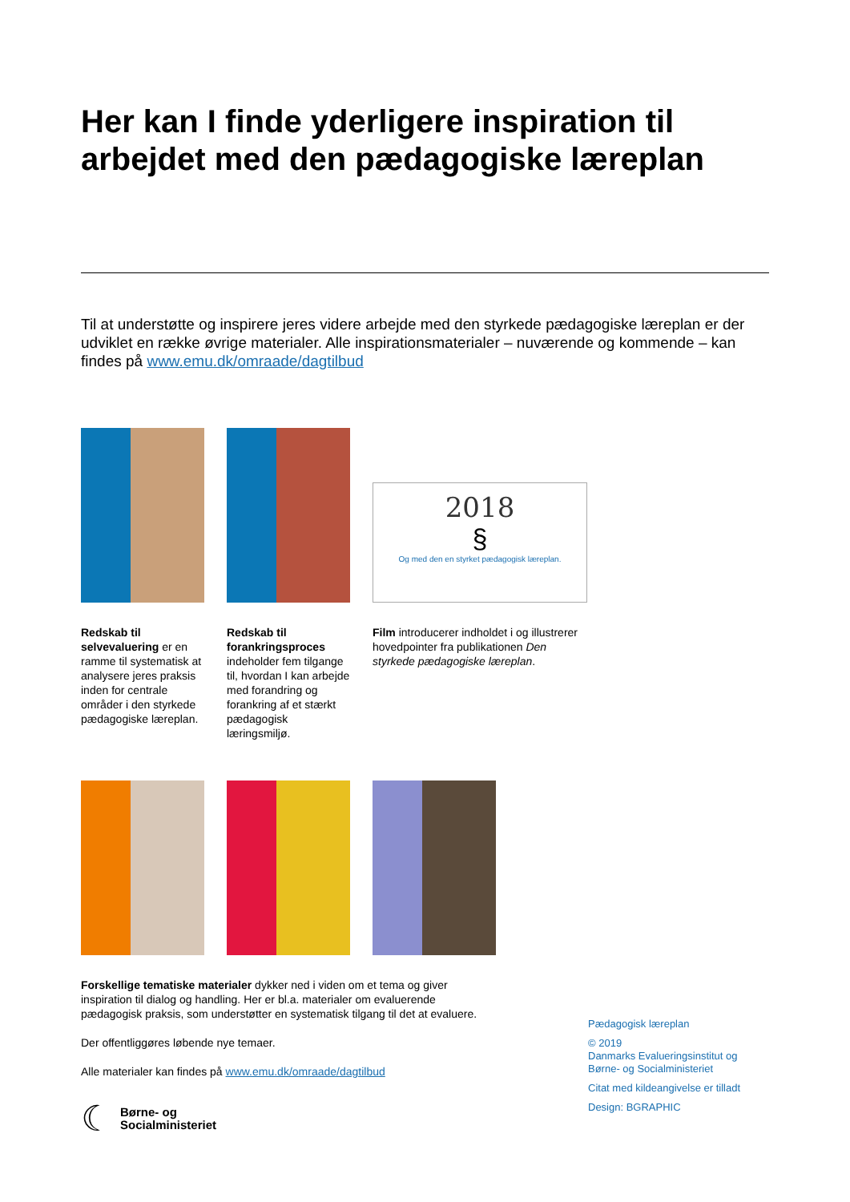Her kan I finde yderligere inspiration til arbejdet med den pædagogiske læreplan
Til at understøtte og inspirere jeres videre arbejde med den styrkede pædagogiske læreplan er der udviklet en række øvrige materialer. Alle inspirationsmaterialer – nuværende og kommende – kan findes på www.emu.dk/omraade/dagtilbud
2018
§
Og med den en styrket pædagogisk læreplan.
Redskab til selvevaluering er en ramme til systematisk at analysere jeres praksis inden for centrale områder i den styrkede pædagogiske læreplan.
Redskab til forankringsproces indeholder fem tilgange til, hvordan I kan arbejde med forandring og forankring af et stærkt pædagogisk læringsmiljø.
Film introducerer indholdet i og illustrerer hovedpointer fra publikationen Den styrkede pædagogiske læreplan.
Forskellige tematiske materialer dykker ned i viden om et tema og giver inspiration til dialog og handling. Her er bl.a. materialer om evaluerende pædagogisk praksis, som understøtter en systematisk tilgang til det at evaluere.
Der offentliggøres løbende nye temaer.
Alle materialer kan findes på www.emu.dk/omraade/dagtilbud
☾ Børne- og
Socialministeriet
Pædagogisk læreplan
© 2019
Danmarks Evalueringsinstitut og
Børne- og Socialministeriet
Citat med kildeangivelse er tilladt
Design: BGRAPHIC